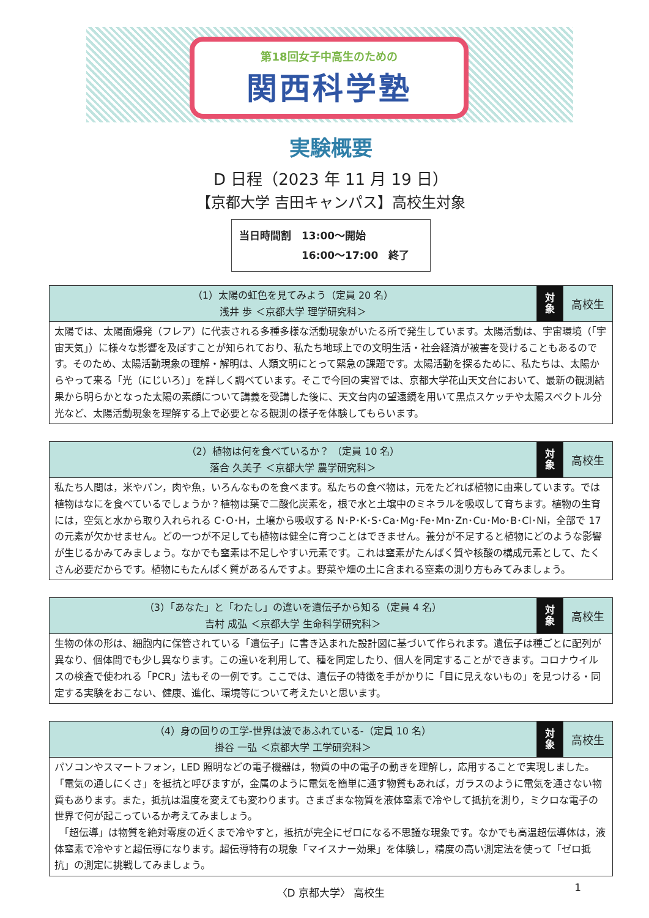第18回女子中高生のための
関西科学塾
実験概要
D 日程（2023 年 11 月 19 日）
【京都大学 吉田キャンパス】高校生対象
当日時間割　13:00～開始
　　　　　　16:00～17:00　終了
| （1）太陽の虹色を見てみよう（定員 20 名） 浅井 歩 ＜京都大学 理学研究科＞ | 対 象 | 高校生 |
| 太陽では、太陽面爆発（フレア）に代表される多種多様な活動現象がいたる所で発生しています。太陽活動は、宇宙環境（「宇宙天気」）に様々な影響を及ぼすことが知られており、私たち地球上での文明生活・社会経済が被害を受けることもあるのです。そのため、太陽活動現象の理解・解明は、人類文明にとって緊急の課題です。太陽活動を探るために、私たちは、太陽からやって来る「光（にじいろ）」を詳しく調べています。そこで今回の実習では、京都大学花山天文台において、最新の観測結果から明らかとなった太陽の素顔について講義を受講した後に、天文台内の望遠鏡を用いて黒点スケッチや太陽スペクトル分光など、太陽活動現象を理解する上で必要となる観測の様子を体験してもらいます。 | | |
| （2）植物は何を食べているか？ （定員 10 名） 落合 久美子 ＜京都大学 農学研究科＞ | 対 象 | 高校生 |
| 私たち人間は，米やパン，肉や魚，いろんなものを食べます。私たちの食べ物は，元をたどれば植物に由来しています。では植物はなにを食べているでしょうか？植物は葉で二酸化炭素を，根で水と土壌中のミネラルを吸収して育ちます。植物の生育には，空気と水から取り入れられる C･O･H，土壌から吸収する N･P･K･S･Ca･Mg･Fe･Mn･Zn･Cu･Mo･B･Cl･Ni，全部で 17 の元素が欠かせません。どの一つが不足しても植物は健全に育つことはできません。養分が不足すると植物にどのような影響が生じるかみてみましょう。なかでも窒素は不足しやすい元素です。これは窒素がたんぱく質や核酸の構成元素として、たくさん必要だからです。植物にもたんぱく質があるんですよ。野菜や畑の土に含まれる窒素の測り方もみてみましょう。 | | |
| （3）「あなた」と「わたし」の違いを遺伝子から知る（定員 4 名） 吉村 成弘 ＜京都大学 生命科学研究科＞ | 対 象 | 高校生 |
| 生物の体の形は、細胞内に保管されている「遺伝子」に書き込まれた設計図に基づいて作られます。遺伝子は種ごとに配列が異なり、個体間でも少し異なります。この違いを利用して、種を同定したり、個人を同定することができます。コロナウイルスの検査で使われる「PCR」法もその一例です。ここでは、遺伝子の特徴を手がかりに「目に見えないもの」を見つける・同定する実験をおこない、健康、進化、環境等について考えたいと思います。 | | |
| （4）身の回りの工学-世界は波であふれている-（定員 10 名） 掛谷 一弘 ＜京都大学 工学研究科＞ | 対 象 | 高校生 |
| パソコンやスマートフォン，LED 照明などの電子機器は，物質の中の電子の動きを理解し，応用することで実現しました。「電気の通しにくさ」を抵抗と呼びますが，金属のように電気を簡単に通す物質もあれば，ガラスのように電気を通さない物質もあります。また，抵抗は温度を変えても変わります。さまざまな物質を液体窒素で冷やして抵抗を測り，ミクロな電子の世界で何が起こっているか考えてみましょう。 「超伝導」は物質を絶対零度の近くまで冷やすと，抵抗が完全にゼロになる不思議な現象です。なかでも高温超伝導体は，液体窒素で冷やすと超伝導になります。超伝導特有の現象「マイスナー効果」を体験し，精度の高い測定法を使って「ゼロ抵抗」の測定に挑戦してみましょう。 | | |
〈D 京都大学〉 高校生 1